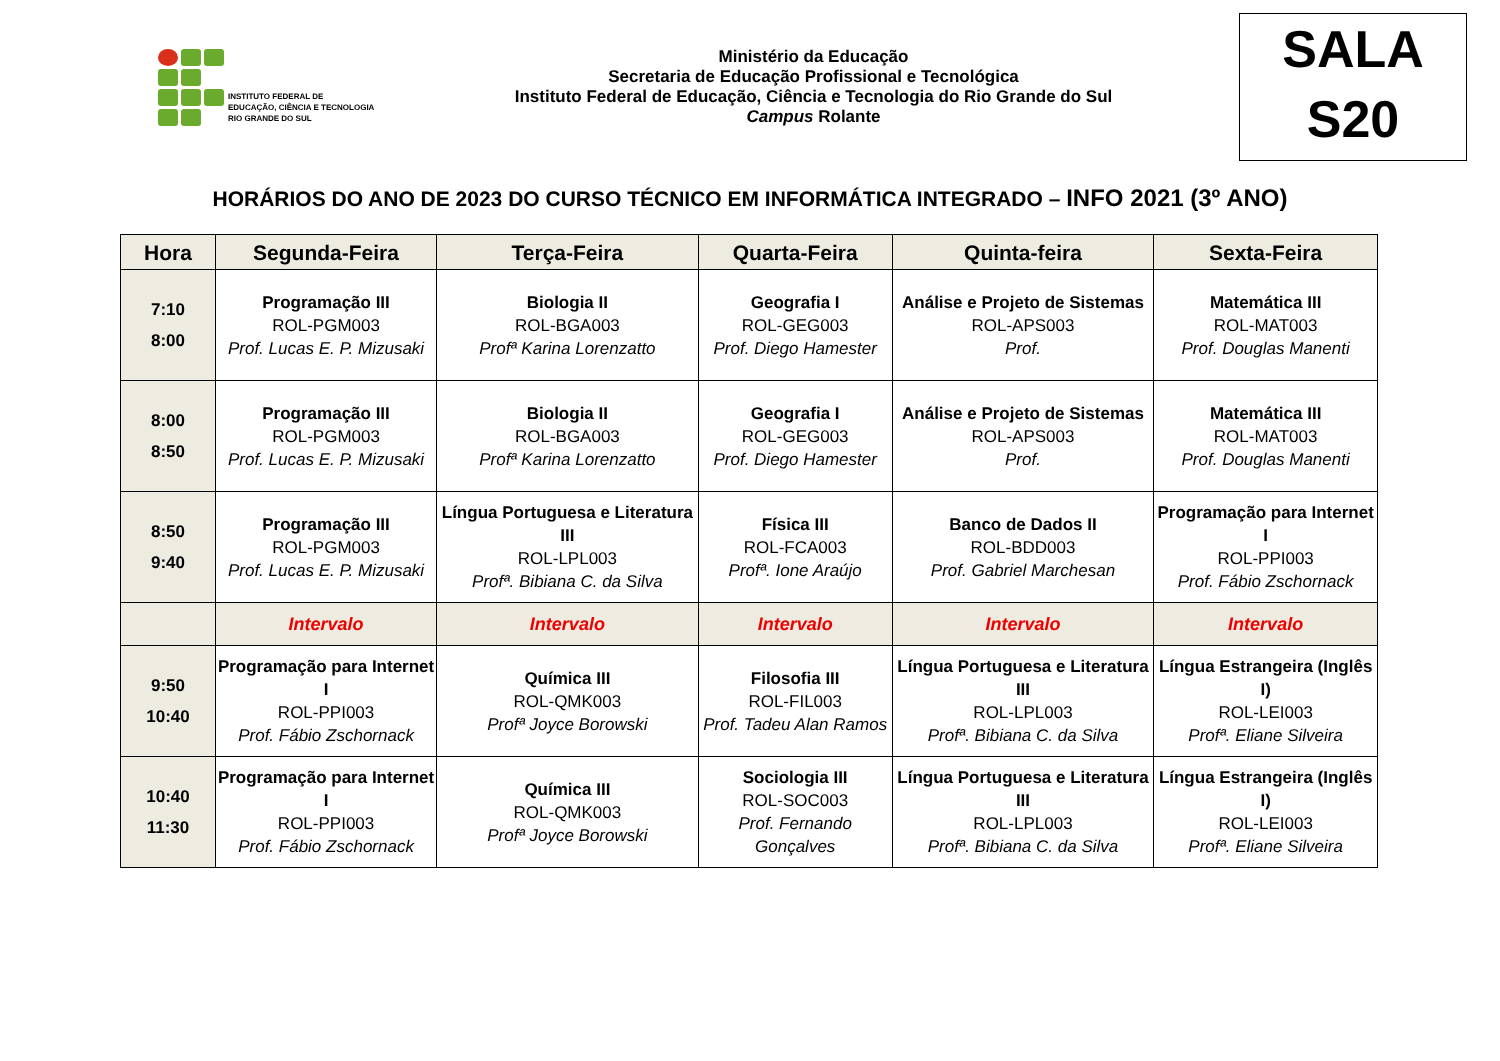INSTITUTO FEDERAL DE
EDUCAÇÃO, CIÊNCIA E TECNOLOGIA
RIO GRANDE DO SUL
Ministério da Educação
Secretaria de Educação Profissional e Tecnológica
Instituto Federal de Educação, Ciência e Tecnologia do Rio Grande do Sul
Campus Rolante
SALA
S20
HORÁRIOS DO ANO DE 2023 DO CURSO TÉCNICO EM INFORMÁTICA INTEGRADO – INFO 2021 (3º ANO)
| Hora | Segunda-Feira | Terça-Feira | Quarta-Feira | Quinta-feira | Sexta-Feira |
| --- | --- | --- | --- | --- | --- |
| 7:10 8:00 | Programação III ROL-PGM003 Prof. Lucas E. P. Mizusaki | Biologia II ROL-BGA003 Profª Karina Lorenzatto | Geografia I ROL-GEG003 Prof. Diego Hamester | Análise e Projeto de Sistemas ROL-APS003 Prof. | Matemática III ROL-MAT003 Prof. Douglas Manenti |
| 8:00 8:50 | Programação III ROL-PGM003 Prof. Lucas E. P. Mizusaki | Biologia II ROL-BGA003 Profª Karina Lorenzatto | Geografia I ROL-GEG003 Prof. Diego Hamester | Análise e Projeto de Sistemas ROL-APS003 Prof. | Matemática III ROL-MAT003 Prof. Douglas Manenti |
| 8:50 9:40 | Programação III ROL-PGM003 Prof. Lucas E. P. Mizusaki | Língua Portuguesa e Literatura III ROL-LPL003 Profª. Bibiana C. da Silva | Física III ROL-FCA003 Profª. Ione Araújo | Banco de Dados II ROL-BDD003 Prof. Gabriel Marchesan | Programação para Internet I ROL-PPI003 Prof. Fábio Zschornack |
| | Intervalo | Intervalo | Intervalo | Intervalo | Intervalo |
| 9:50 10:40 | Programação para Internet I ROL-PPI003 Prof. Fábio Zschornack | Química III ROL-QMK003 Profª Joyce Borowski | Filosofia III ROL-FIL003 Prof. Tadeu Alan Ramos | Língua Portuguesa e Literatura III ROL-LPL003 Profª. Bibiana C. da Silva | Língua Estrangeira (Inglês I) ROL-LEI003 Profª. Eliane Silveira |
| 10:40 11:30 | Programação para Internet I ROL-PPI003 Prof. Fábio Zschornack | Química III ROL-QMK003 Profª Joyce Borowski | Sociologia III ROL-SOC003 Prof. Fernando Gonçalves | Língua Portuguesa e Literatura III ROL-LPL003 Profª. Bibiana C. da Silva | Língua Estrangeira (Inglês I) ROL-LEI003 Profª. Eliane Silveira |